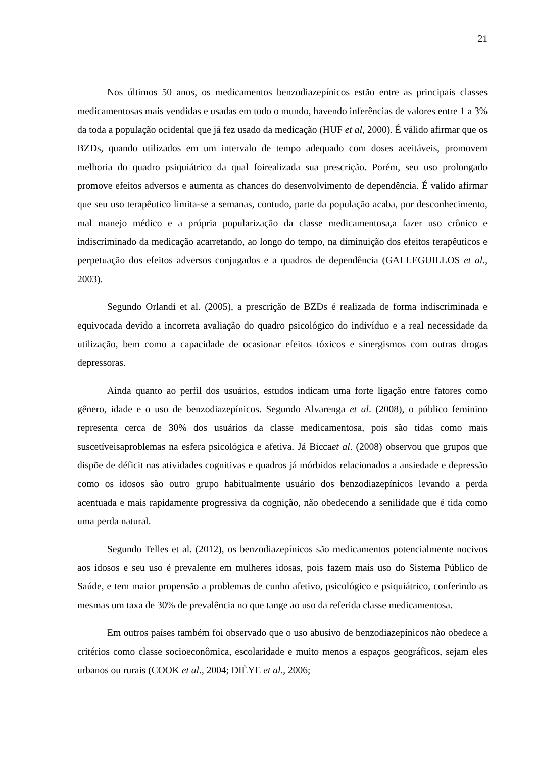21
Nos últimos 50 anos, os medicamentos benzodiazepínicos estão entre as principais classes medicamentosas mais vendidas e usadas em todo o mundo, havendo inferências de valores entre 1 a 3% da toda a população ocidental que já fez usado da medicação (HUF et al, 2000). É válido afirmar que os BZDs, quando utilizados em um intervalo de tempo adequado com doses aceitáveis, promovem melhoria do quadro psiquiátrico da qual foirealizada sua prescrição. Porém, seu uso prolongado promove efeitos adversos e aumenta as chances do desenvolvimento de dependência. É valido afirmar que seu uso terapêutico limita-se a semanas, contudo, parte da população acaba, por desconhecimento, mal manejo médico e a própria popularização da classe medicamentosa,a fazer uso crônico e indiscriminado da medicação acarretando, ao longo do tempo, na diminuição dos efeitos terapêuticos e perpetuação dos efeitos adversos conjugados e a quadros de dependência (GALLEGUILLOS et al., 2003).
Segundo Orlandi et al. (2005), a prescrição de BZDs é realizada de forma indiscriminada e equivocada devido a incorreta avaliação do quadro psicológico do indivíduo e a real necessidade da utilização, bem como a capacidade de ocasionar efeitos tóxicos e sinergismos com outras drogas depressoras.
Ainda quanto ao perfil dos usuários, estudos indicam uma forte ligação entre fatores como gênero, idade e o uso de benzodiazepínicos. Segundo Alvarenga et al. (2008), o público feminino representa cerca de 30% dos usuários da classe medicamentosa, pois são tidas como mais suscetíveisaproblemas na esfera psicológica e afetiva. Já Biccaet al. (2008) observou que grupos que dispõe de déficit nas atividades cognitivas e quadros já mórbidos relacionados a ansiedade e depressão como os idosos são outro grupo habitualmente usuário dos benzodiazepínicos levando a perda acentuada e mais rapidamente progressiva da cognição, não obedecendo a senilidade que é tida como uma perda natural.
Segundo Telles et al. (2012), os benzodiazepínicos são medicamentos potencialmente nocivos aos idosos e seu uso é prevalente em mulheres idosas, pois fazem mais uso do Sistema Público de Saúde, e tem maior propensão a problemas de cunho afetivo, psicológico e psiquiátrico, conferindo as mesmas um taxa de 30% de prevalência no que tange ao uso da referida classe medicamentosa.
Em outros países também foi observado que o uso abusivo de benzodiazepínicos não obedece a critérios como classe socioeconômica, escolaridade e muito menos a espaços geográficos, sejam eles urbanos ou rurais (COOK et al., 2004; DIÈYE et al., 2006;